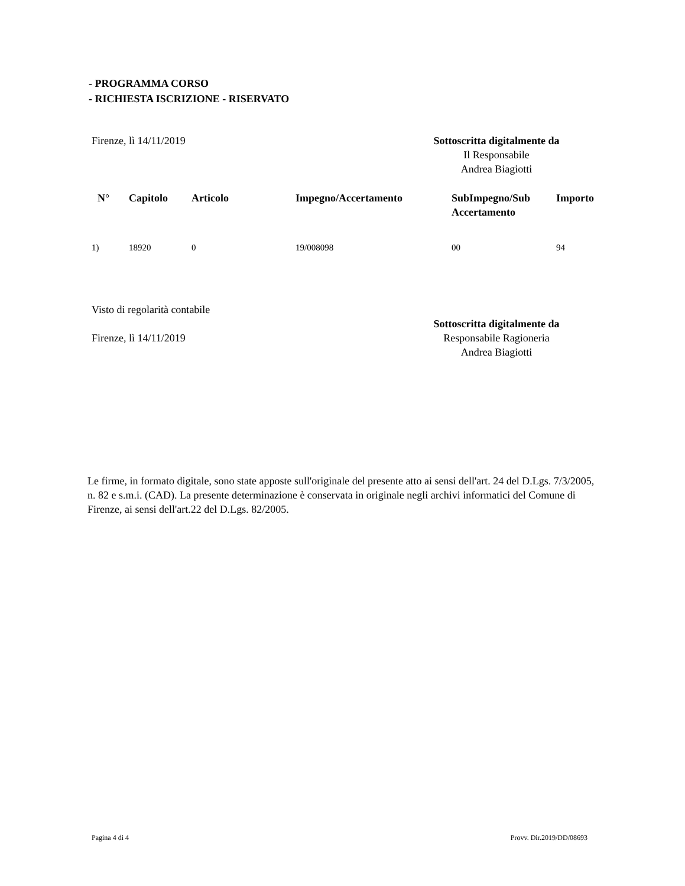- PROGRAMMA CORSO
- RICHIESTA ISCRIZIONE - RISERVATO
Firenze, lì 14/11/2019 Sottoscritta digitalmente da
Il Responsabile
Andrea Biagiotti
| N° | Capitolo | Articolo | Impegno/Accertamento | SubImpegno/Sub Accertamento | Importo |
| --- | --- | --- | --- | --- | --- |
| 1) | 18920 | 0 | 19/008098 | 00 | 94 |
Visto di regolarità contabile
Firenze, lì 14/11/2019
Sottoscritta digitalmente da
Responsabile Ragioneria
Andrea Biagiotti
Le firme, in formato digitale, sono state apposte sull'originale del presente atto ai sensi dell'art. 24 del D.Lgs. 7/3/2005, n. 82 e s.m.i. (CAD). La presente determinazione è conservata in originale negli archivi informatici del Comune di Firenze, ai sensi dell'art.22 del D.Lgs. 82/2005.
Pagina 4 di 4 Provv. Dir.2019/DD/08693